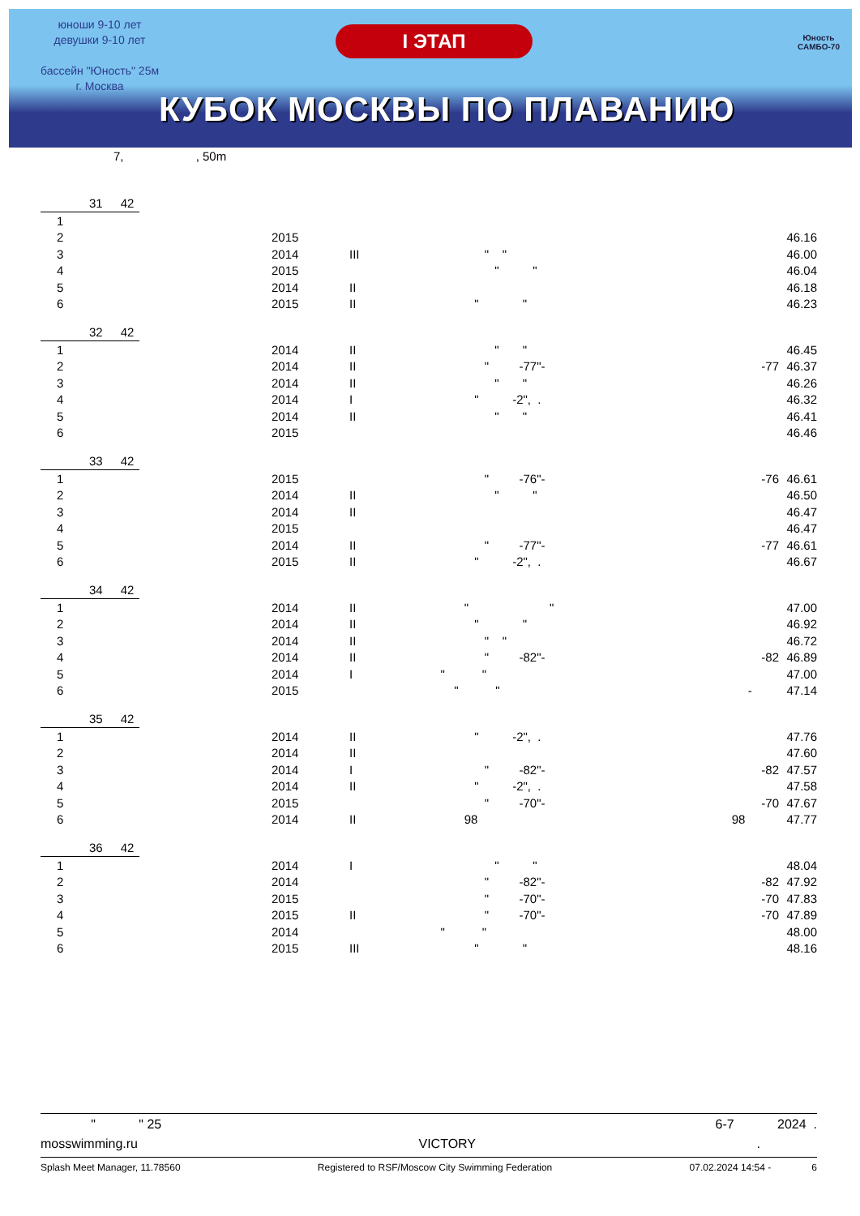юноши 9-10 лет
девушки 9-10 лет
бассейн "Юность" 25м
г. Москва
I ЭТАП
КУБОК МОСКВЫ ПО ПЛАВАНИЮ
Юность
САМБО-70
7, , 50m
31 42
| 1 | | | | | |
| 2 | 2015 | | | | 46.16 |
| 3 | 2014 | III | " " | | 46.00 |
| 4 | 2015 | | " " | | 46.04 |
| 5 | 2014 | II | | | 46.18 |
| 6 | 2015 | II | " " | | 46.23 |
32 42
| 1 | 2014 | II | " " | | 46.45 |
| 2 | 2014 | II | " -77"- | -77 | 46.37 |
| 3 | 2014 | II | " " | | 46.26 |
| 4 | 2014 | I | " -2", . | | 46.32 |
| 5 | 2014 | II | " " | | 46.41 |
| 6 | 2015 | | | | 46.46 |
33 42
| 1 | 2015 | | " -76"- | -76 | 46.61 |
| 2 | 2014 | II | " " | | 46.50 |
| 3 | 2014 | II | | | 46.47 |
| 4 | 2015 | | | | 46.47 |
| 5 | 2014 | II | " -77"- | -77 | 46.61 |
| 6 | 2015 | II | " -2", . | | 46.67 |
34 42
| 1 | 2014 | II | " " | | 47.00 |
| 2 | 2014 | II | " " | | 46.92 |
| 3 | 2014 | II | " " | | 46.72 |
| 4 | 2014 | II | " -82"- | -82 | 46.89 |
| 5 | 2014 | I | " " | | 47.00 |
| 6 | 2015 | | " " | - | 47.14 |
35 42
| 1 | 2014 | II | " -2", . | | 47.76 |
| 2 | 2014 | II | | | 47.60 |
| 3 | 2014 | I | " -82"- | -82 | 47.57 |
| 4 | 2014 | II | " -2", . | | 47.58 |
| 5 | 2015 | | " -70"- | -70 | 47.67 |
| 6 | 2014 | II | 98 | 98 | 47.77 |
36 42
| 1 | 2014 | I | " " | | 48.04 |
| 2 | 2014 | | " -82"- | -82 | 47.92 |
| 3 | 2015 | | " -70"- | -70 | 47.83 |
| 4 | 2015 | II | " -70"- | -70 | 47.89 |
| 5 | 2014 | | " " | | 48.00 |
| 6 | 2015 | III | " " | | 48.16 |
" " 25 6-7 2024 .
mosswimming.ru VICTORY.
Splash Meet Manager, 11.78560 Registered to RSF/Moscow City Swimming Federation 07.02.2024 14:54 - 6